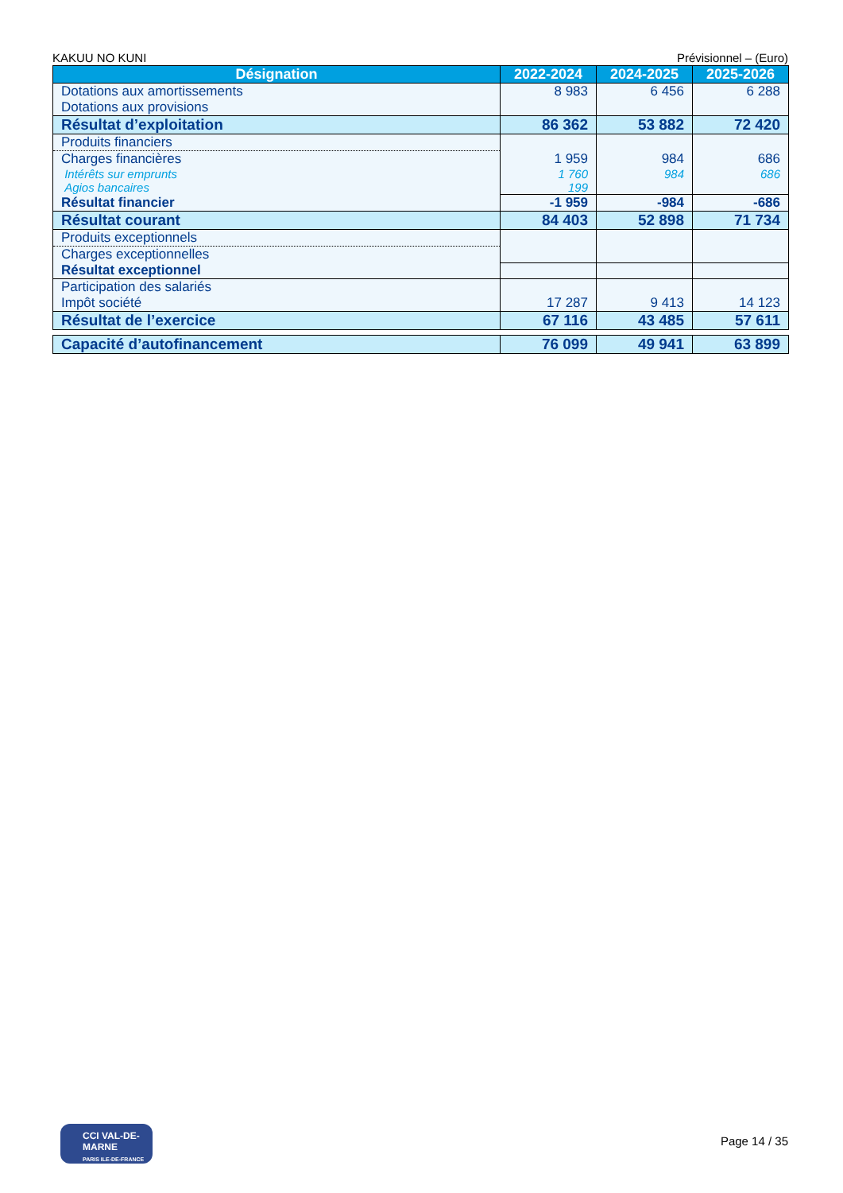KAKUU NO KUNI Prévisionnel – (Euro)
| Désignation | 2022-2024 | 2024-2025 | 2025-2026 |
| --- | --- | --- | --- |
| Dotations aux amortissements Dotations aux provisions | 8 983 | 6 456 | 6 288 |
| Résultat d’exploitation | 86 362 | 53 882 | 72 420 |
| Produits financiers | | | |
| Charges financières | 1 959 | 984 | 686 |
| Intérêts sur emprunts | 1 760 | 984 | 686 |
| Agios bancaires | 199 | | |
| Résultat financier | -1 959 | -984 | -686 |
| Résultat courant | 84 403 | 52 898 | 71 734 |
| Produits exceptionnels | | | |
| Charges exceptionnelles | | | |
| Résultat exceptionnel | | | |
| Participation des salariés Impôt société | 17 287 | 9 413 | 14 123 |
| Résultat de l’exercice | 67 116 | 43 485 | 57 611 |
| Capacité d’autofinancement | 76 099 | 49 941 | 63 899 |
CCI VAL-DE-MARNE
PARIS ILE-DE-FRANCE
Page 14 / 35